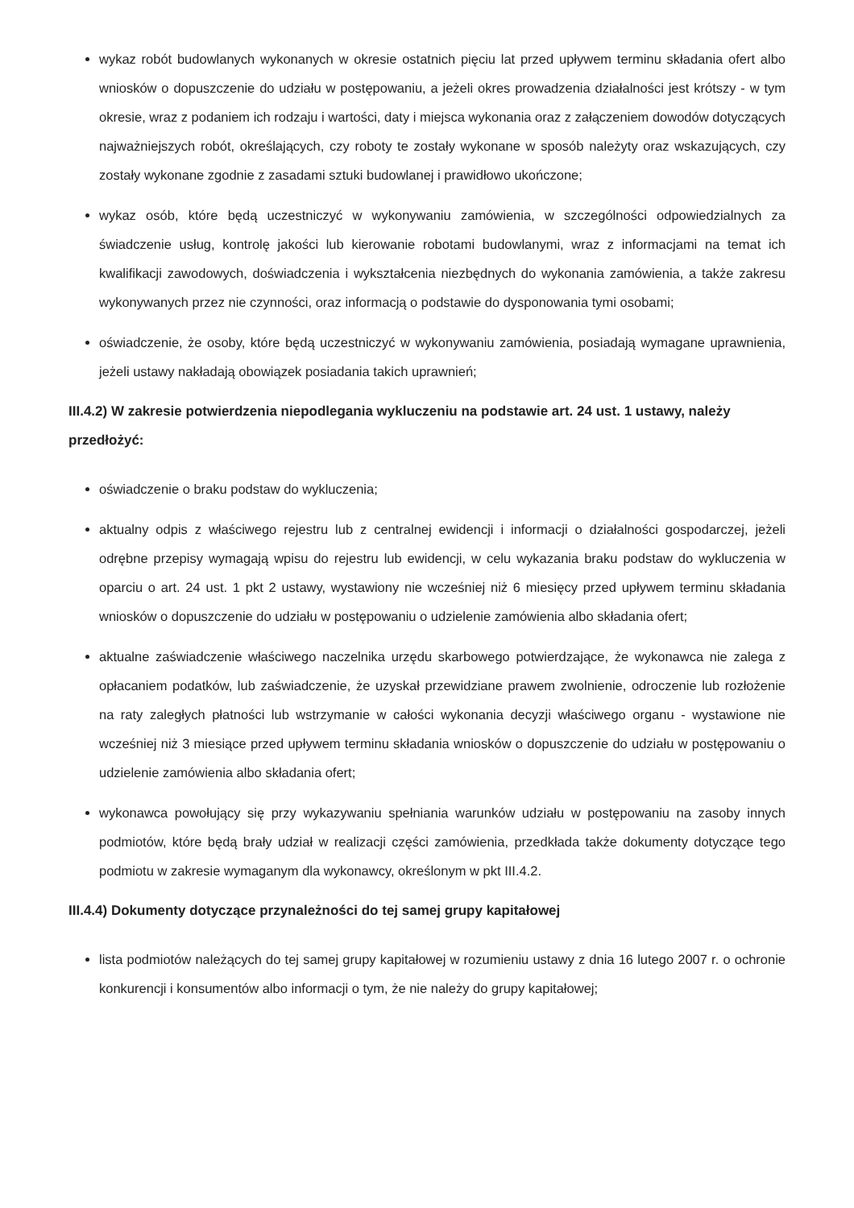wykaz robót budowlanych wykonanych w okresie ostatnich pięciu lat przed upływem terminu składania ofert albo wniosków o dopuszczenie do udziału w postępowaniu, a jeżeli okres prowadzenia działalności jest krótszy - w tym okresie, wraz z podaniem ich rodzaju i wartości, daty i miejsca wykonania oraz z załączeniem dowodów dotyczących najważniejszych robót, określających, czy roboty te zostały wykonane w sposób należyty oraz wskazujących, czy zostały wykonane zgodnie z zasadami sztuki budowlanej i prawidłowo ukończone;
wykaz osób, które będą uczestniczyć w wykonywaniu zamówienia, w szczególności odpowiedzialnych za świadczenie usług, kontrolę jakości lub kierowanie robotami budowlanymi, wraz z informacjami na temat ich kwalifikacji zawodowych, doświadczenia i wykształcenia niezbędnych do wykonania zamówienia, a także zakresu wykonywanych przez nie czynności, oraz informacją o podstawie do dysponowania tymi osobami;
oświadczenie, że osoby, które będą uczestniczyć w wykonywaniu zamówienia, posiadają wymagane uprawnienia, jeżeli ustawy nakładają obowiązek posiadania takich uprawnień;
III.4.2) W zakresie potwierdzenia niepodlegania wykluczeniu na podstawie art. 24 ust. 1 ustawy, należy przedłożyć:
oświadczenie o braku podstaw do wykluczenia;
aktualny odpis z właściwego rejestru lub z centralnej ewidencji i informacji o działalności gospodarczej, jeżeli odrębne przepisy wymagają wpisu do rejestru lub ewidencji, w celu wykazania braku podstaw do wykluczenia w oparciu o art. 24 ust. 1 pkt 2 ustawy, wystawiony nie wcześniej niż 6 miesięcy przed upływem terminu składania wniosków o dopuszczenie do udziału w postępowaniu o udzielenie zamówienia albo składania ofert;
aktualne zaświadczenie właściwego naczelnika urzędu skarbowego potwierdzające, że wykonawca nie zalega z opłacaniem podatków, lub zaświadczenie, że uzyskał przewidziane prawem zwolnienie, odroczenie lub rozłożenie na raty zaległych płatności lub wstrzymanie w całości wykonania decyzji właściwego organu - wystawione nie wcześniej niż 3 miesiące przed upływem terminu składania wniosków o dopuszczenie do udziału w postępowaniu o udzielenie zamówienia albo składania ofert;
wykonawca powołujący się przy wykazywaniu spełniania warunków udziału w postępowaniu na zasoby innych podmiotów, które będą brały udział w realizacji części zamówienia, przedkłada także dokumenty dotyczące tego podmiotu w zakresie wymaganym dla wykonawcy, określonym w pkt III.4.2.
III.4.4) Dokumenty dotyczące przynależności do tej samej grupy kapitałowej
lista podmiotów należących do tej samej grupy kapitałowej w rozumieniu ustawy z dnia 16 lutego 2007 r. o ochronie konkurencji i konsumentów albo informacji o tym, że nie należy do grupy kapitałowej;